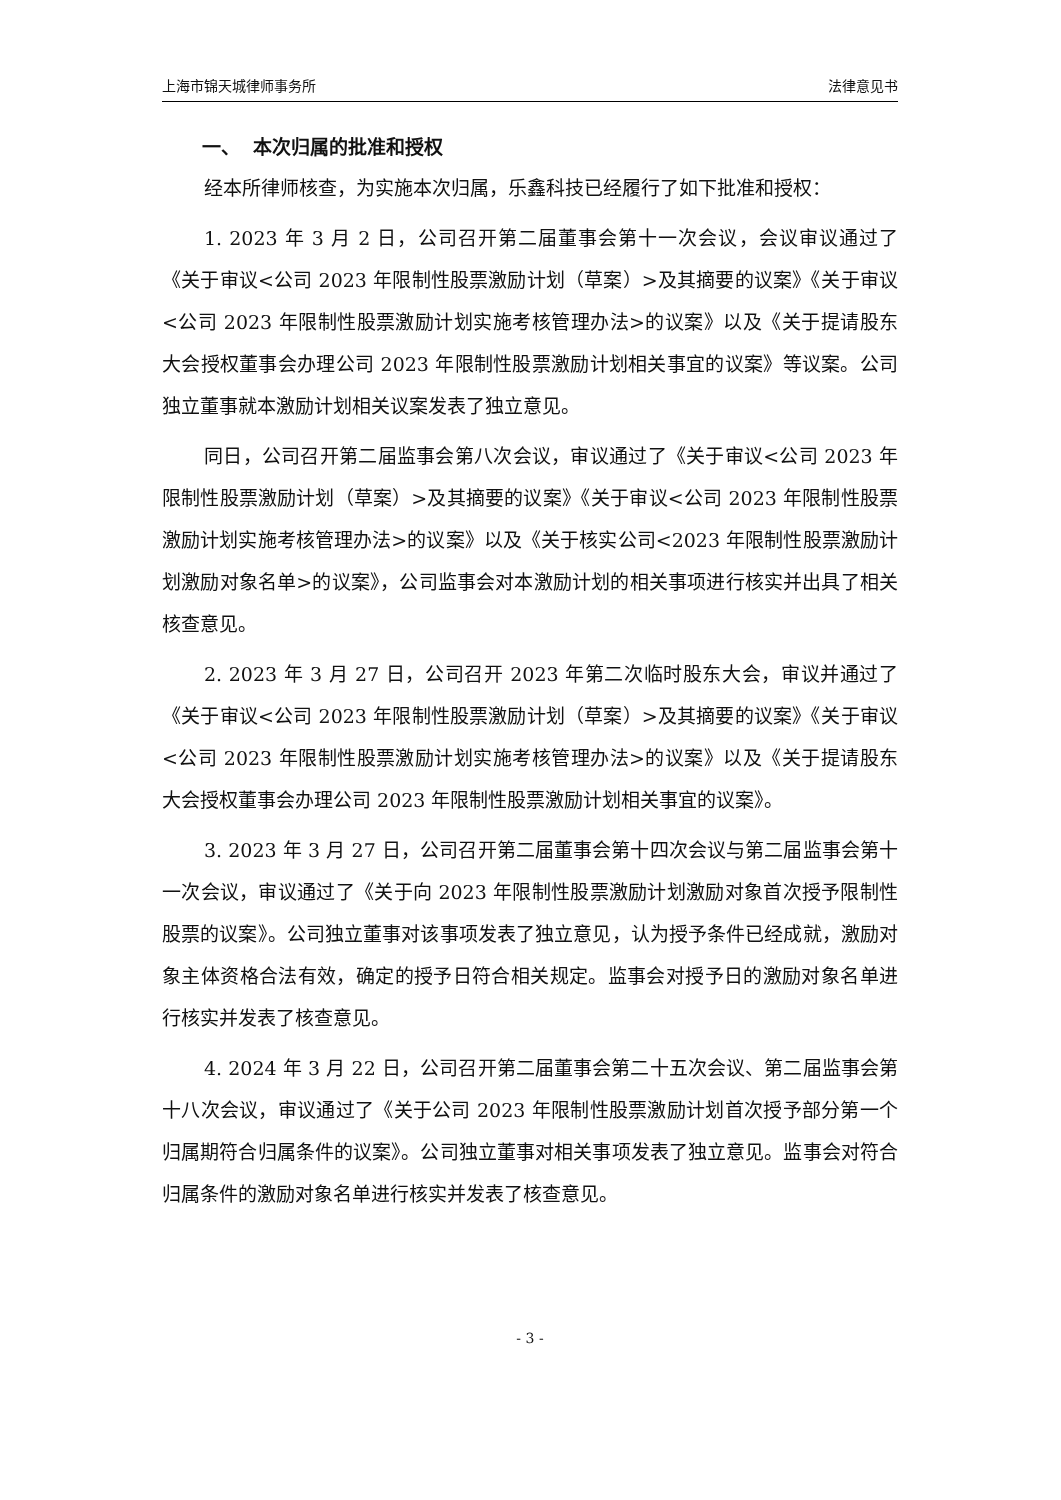上海市锦天城律师事务所 法律意见书
一、 本次归属的批准和授权
经本所律师核查，为实施本次归属，乐鑫科技已经履行了如下批准和授权：
1. 2023 年 3 月 2 日，公司召开第二届董事会第十一次会议，会议审议通过了《关于审议<公司 2023 年限制性股票激励计划（草案）>及其摘要的议案》《关于审议<公司 2023 年限制性股票激励计划实施考核管理办法>的议案》以及《关于提请股东大会授权董事会办理公司 2023 年限制性股票激励计划相关事宜的议案》等议案。公司独立董事就本激励计划相关议案发表了独立意见。
同日，公司召开第二届监事会第八次会议，审议通过了《关于审议<公司 2023 年限制性股票激励计划（草案）>及其摘要的议案》《关于审议<公司 2023 年限制性股票激励计划实施考核管理办法>的议案》以及《关于核实公司<2023 年限制性股票激励计划激励对象名单>的议案》，公司监事会对本激励计划的相关事项进行核实并出具了相关核查意见。
2. 2023 年 3 月 27 日，公司召开 2023 年第二次临时股东大会，审议并通过了《关于审议<公司 2023 年限制性股票激励计划（草案）>及其摘要的议案》《关于审议<公司 2023 年限制性股票激励计划实施考核管理办法>的议案》以及《关于提请股东大会授权董事会办理公司 2023 年限制性股票激励计划相关事宜的议案》。
3. 2023 年 3 月 27 日，公司召开第二届董事会第十四次会议与第二届监事会第十一次会议，审议通过了《关于向 2023 年限制性股票激励计划激励对象首次授予限制性股票的议案》。公司独立董事对该事项发表了独立意见，认为授予条件已经成就，激励对象主体资格合法有效，确定的授予日符合相关规定。监事会对授予日的激励对象名单进行核实并发表了核查意见。
4. 2024 年 3 月 22 日，公司召开第二届董事会第二十五次会议、第二届监事会第十八次会议，审议通过了《关于公司 2023 年限制性股票激励计划首次授予部分第一个归属期符合归属条件的议案》。公司独立董事对相关事项发表了独立意见。监事会对符合归属条件的激励对象名单进行核实并发表了核查意见。
- 3 -